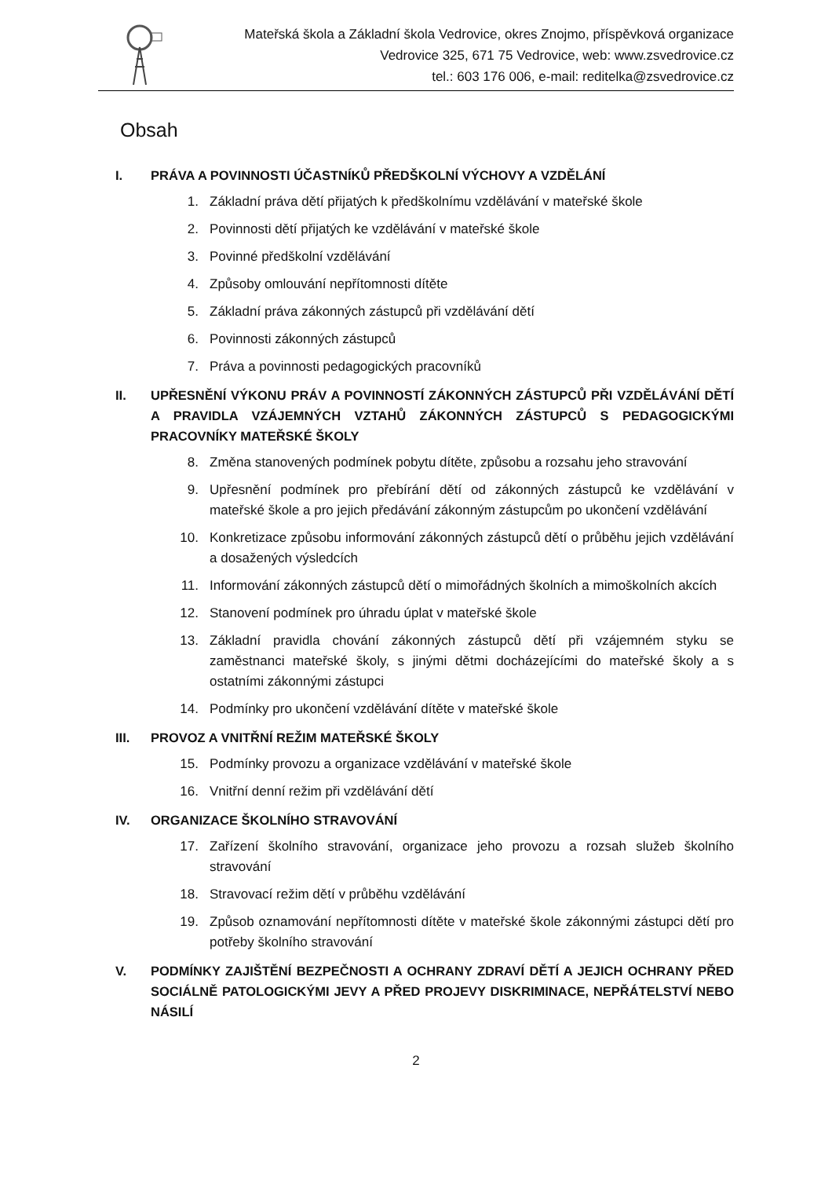Mateřská škola a Základní škola Vedrovice, okres Znojmo, příspěvková organizace
Vedrovice 325, 671 75 Vedrovice, web: www.zsvedrovice.cz
tel.: 603 176 006, e-mail: reditelka@zsvedrovice.cz
Obsah
I. PRÁVA A POVINNOSTI ÚČASTNÍKŮ PŘEDŠKOLNÍ VÝCHOVY A VZDĚLÁNÍ
1. Základní práva dětí přijatých k předškolnímu vzdělávání v mateřské škole
2. Povinnosti dětí přijatých ke vzdělávání v mateřské škole
3. Povinné předškolní vzdělávání
4. Způsoby omlouvání nepřítomnosti dítěte
5. Základní práva zákonných zástupců při vzdělávání dětí
6. Povinnosti zákonných zástupců
7. Práva a povinnosti pedagogických pracovníků
II. UPŘESNĚNÍ VÝKONU PRÁV A POVINNOSTÍ ZÁKONNÝCH ZÁSTUPCŮ PŘI VZDĚLÁVÁNÍ DĚTÍ A PRAVIDLA VZÁJEMNÝCH VZTAHŮ ZÁKONNÝCH ZÁSTUPCŮ S PEDAGOGICKÝMI PRACOVNÍKY MATEŘSKÉ ŠKOLY
8. Změna stanovených podmínek pobytu dítěte, způsobu a rozsahu jeho stravování
9. Upřesnění podmínek pro přebírání dětí od zákonných zástupců ke vzdělávání v mateřské škole a pro jejich předávání zákonným zástupcům po ukončení vzdělávání
10. Konkretizace způsobu informování zákonných zástupců dětí o průběhu jejich vzdělávání a dosažených výsledcích
11. Informování zákonných zástupců dětí o mimořádných školních a mimoškolních akcích
12. Stanovení podmínek pro úhradu úplat v mateřské škole
13. Základní pravidla chování zákonných zástupců dětí při vzájemném styku se zaměstnanci mateřské školy, s jinými dětmi docházejícími do mateřské školy a s ostatními zákonnými zástupci
14. Podmínky pro ukončení vzdělávání dítěte v mateřské škole
III. PROVOZ A VNITŘNÍ REŽIM MATEŘSKÉ ŠKOLY
15. Podmínky provozu a organizace vzdělávání v mateřské škole
16. Vnitřní denní režim při vzdělávání dětí
IV. ORGANIZACE ŠKOLNÍHO STRAVOVÁNÍ
17. Zařízení školního stravování, organizace jeho provozu a rozsah služeb školního stravování
18. Stravovací režim dětí v průběhu vzdělávání
19. Způsob oznamování nepřítomnosti dítěte v mateřské škole zákonnými zástupci dětí pro potřeby školního stravování
V. PODMÍNKY ZAJIŠTĚNÍ BEZPEČNOSTI A OCHRANY ZDRAVÍ DĚTÍ A JEJICH OCHRANY PŘED SOCIÁLNĚ PATOLOGICKÝMI JEVY A PŘED PROJEVY DISKRIMINACE, NEPŘÁTELSTVÍ NEBO NÁSILÍ
2